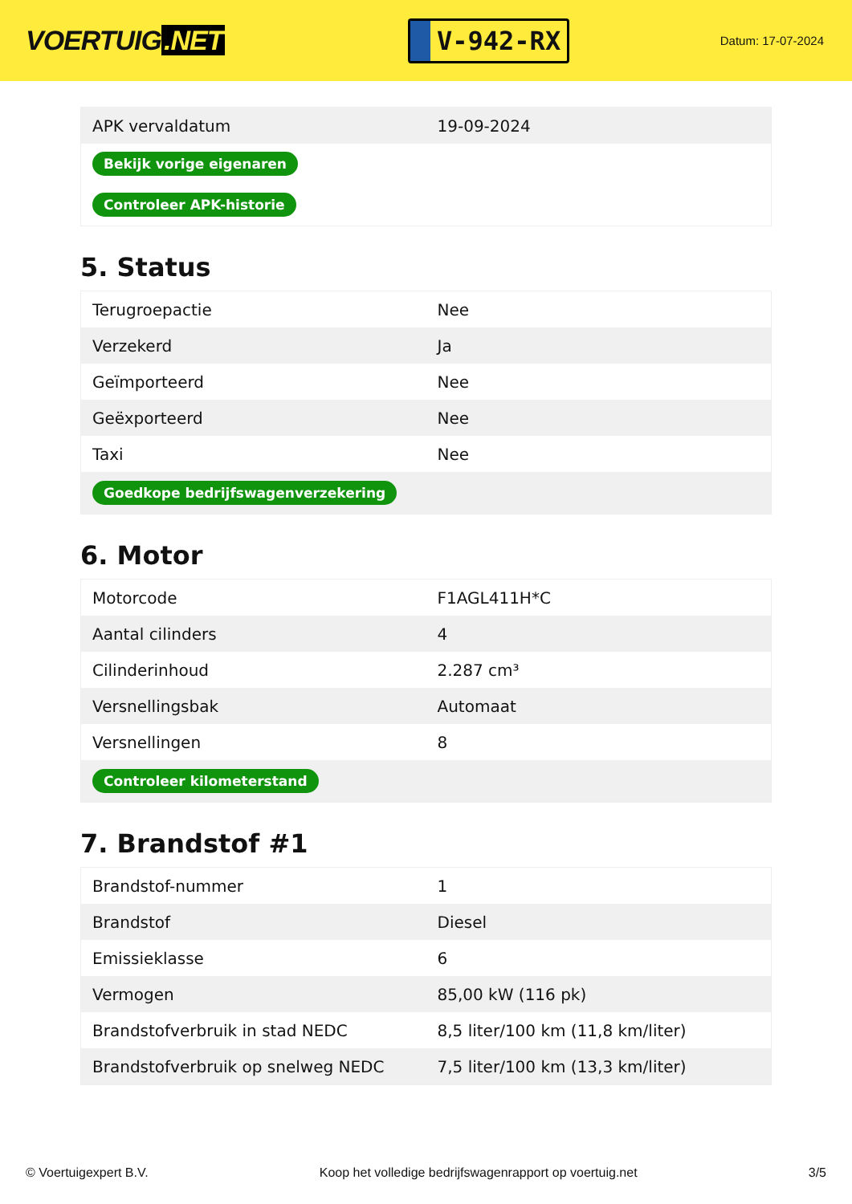VOERTUIG.NET
V-942-RX
Datum: 17-07-2024
| APK vervaldatum | 19-09-2024 |
| Bekijk vorige eigenaren | |
| Controleer APK-historie | |
5. Status
| Terugroepactie | Nee |
| Verzekerd | Ja |
| Geïmporteerd | Nee |
| Geëxporteerd | Nee |
| Taxi | Nee |
| Goedkope bedrijfswagenverzekering | |
6. Motor
| Motorcode | F1AGL411H*C |
| Aantal cilinders | 4 |
| Cilinderinhoud | 2.287 cm³ |
| Versnellingsbak | Automaat |
| Versnellingen | 8 |
| Controleer kilometerstand | |
7. Brandstof #1
| Brandstof-nummer | 1 |
| Brandstof | Diesel |
| Emissieklasse | 6 |
| Vermogen | 85,00 kW (116 pk) |
| Brandstofverbruik in stad NEDC | 8,5 liter/100 km (11,8 km/liter) |
| Brandstofverbruik op snelweg NEDC | 7,5 liter/100 km (13,3 km/liter) |
© Voertuigexpert B.V. Koop het volledige bedrijfswagenrapport op voertuig.net 3/5